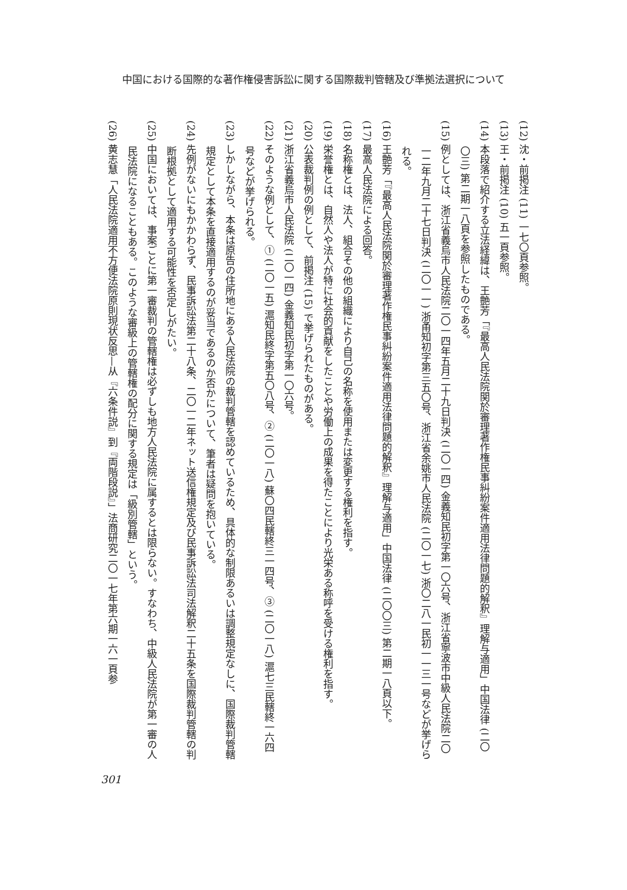中国における国際的な著作権侵害訴訟に関する国際裁判管轄及び準拠法選択について
(12) 沈・前掲注 (11) 一七〇頁参照。
(13) 王・前掲注 (10) 五一頁参照。
(14) 本段落で紹介する立法経緯は、王艶芳「『最高人民法院関於審理著作権民事糾紛案件適用法律問題的解釈』理解与適用」中国法律 (二〇〇三) 第二期一八頁を参照したものである。
(15) 例としては、浙江省義烏市人民法院二〇一四年五月二十九日判決 (二〇一四) 金義知民初字第一〇六号、浙江省寧波市中級人民法院二〇一二年九月二十七日判決 (二〇一一) 浙甬知初字第三五〇号、浙江省余姚市人民法院 (二〇一七) 浙〇二八一民初一一三一号などが挙げられる。
(16) 王艶芳「『最高人民法院関於審理著作権民事糾紛案件適用法律問題的解釈』理解与適用」中国法律 (二〇〇三) 第二期一八頁以下。
(17) 最高人民法院による回答。
(18) 名称権とは、法人、組合その他の組織により自己の名称を使用または変更する権利を指す。
(19) 栄誉権とは、自然人や法人が特に社会的貢献をしたことや労働上の成果を得たことにより光栄ある称呼を受ける権利を指す。
(20) 公表裁判例の例として、前掲注 (15) で挙げられたものがある。
(21) 浙江省義烏市人民法院 (二〇一四) 金義知民初字第一〇六号。
(22) そのような例として、① (二〇一五) 滬知民終字第五〇八号、② (二〇一八) 蘇〇四民轄終三一四号、③ (二〇一八) 滬七三民轄終一六四号などが挙げられる。
(23) しかしながら、本条は原告の住所地にある人民法院の裁判管轄を認めているため、具体的な制限あるいは調整規定なしに、国際裁判管轄規定として本条を直接適用するのが妥当であるのか否かについて、筆者は疑問を抱いている。
(24) 先例がないにもかかわらず、民事訴訟法第二十八条、二〇一二年ネット送信権規定及び民事訴訟法司法解釈二十五条を国際裁判管轄の判断根拠として適用する可能性を否定しがたい。
(25) 中国においては、事案ごとに第一審裁判の管轄権は必ずしも地方人民法院に属するとは限らない。すなわち、中級人民法院が第一審の人民法院になることもある。このような審級上の管轄権の配分に関する規定は「級別管轄」という。
(26) 黄志慧「人民法院適用不方便法院原則現状反思—从『六条件説』到『両階段説』」法商研究二〇一七年第六期一六一頁参
301